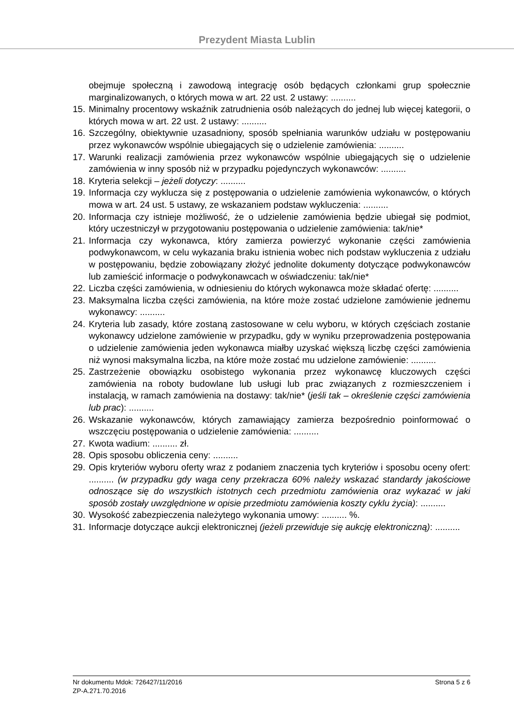Prezydent Miasta Lublin
obejmuje społeczną i zawodową integrację osób będących członkami grup społecznie marginalizowanych, o których mowa w art. 22 ust. 2 ustawy: ..........
15. Minimalny procentowy wskaźnik zatrudnienia osób należących do jednej lub więcej kategorii, o których mowa w art. 22 ust. 2 ustawy: ..........
16. Szczególny, obiektywnie uzasadniony, sposób spełniania warunków udziału w postępowaniu przez wykonawców wspólnie ubiegających się o udzielenie zamówienia: ..........
17. Warunki realizacji zamówienia przez wykonawców wspólnie ubiegających się o udzielenie zamówienia w inny sposób niż w przypadku pojedynczych wykonawców: ..........
18. Kryteria selekcji – jeżeli dotyczy: ..........
19. Informacja czy wyklucza się z postępowania o udzielenie zamówienia wykonawców, o których mowa w art. 24 ust. 5 ustawy, ze wskazaniem podstaw wykluczenia: ..........
20. Informacja czy istnieje możliwość, że o udzielenie zamówienia będzie ubiegał się podmiot, który uczestniczył w przygotowaniu postępowania o udzielenie zamówienia: tak/nie*
21. Informacja czy wykonawca, który zamierza powierzyć wykonanie części zamówienia podwykonawcom, w celu wykazania braku istnienia wobec nich podstaw wykluczenia z udziału w postępowaniu, będzie zobowiązany złożyć jednolite dokumenty dotyczące podwykonawców lub zamieścić informacje o podwykonawcach w oświadczeniu: tak/nie*
22. Liczba części zamówienia, w odniesieniu do których wykonawca może składać ofertę: ..........
23. Maksymalna liczba części zamówienia, na które może zostać udzielone zamówienie jednemu wykonawcy: ..........
24. Kryteria lub zasady, które zostaną zastosowane w celu wyboru, w których częściach zostanie wykonawcy udzielone zamówienie w przypadku, gdy w wyniku przeprowadzenia postępowania o udzielenie zamówienia jeden wykonawca miałby uzyskać większą liczbę części zamówienia niż wynosi maksymalna liczba, na które może zostać mu udzielone zamówienie: ..........
25. Zastrzeżenie obowiązku osobistego wykonania przez wykonawcę kluczowych części zamówienia na roboty budowlane lub usługi lub prac związanych z rozmieszczeniem i instalacją, w ramach zamówienia na dostawy: tak/nie* (jeśli tak – określenie części zamówienia lub prac): ..........
26. Wskazanie wykonawców, których zamawiający zamierza bezpośrednio poinformować o wszczęciu postępowania o udzielenie zamówienia: ..........
27. Kwota wadium: .......... zł.
28. Opis sposobu obliczenia ceny: ..........
29. Opis kryteriów wyboru oferty wraz z podaniem znaczenia tych kryteriów i sposobu oceny ofert: .......... (w przypadku gdy waga ceny przekracza 60% należy wskazać standardy jakościowe odnoszące się do wszystkich istotnych cech przedmiotu zamówienia oraz wykazać w jaki sposób zostały uwzględnione w opisie przedmiotu zamówienia koszty cyklu życia): ..........
30. Wysokość zabezpieczenia należytego wykonania umowy: .......... %.
31. Informacje dotyczące aukcji elektronicznej (jeżeli przewiduje się aukcję elektroniczną): ..........
Nr dokumentu Mdok: 726427/11/2016 Strona 5 z 6
ZP-A.271.70.2016